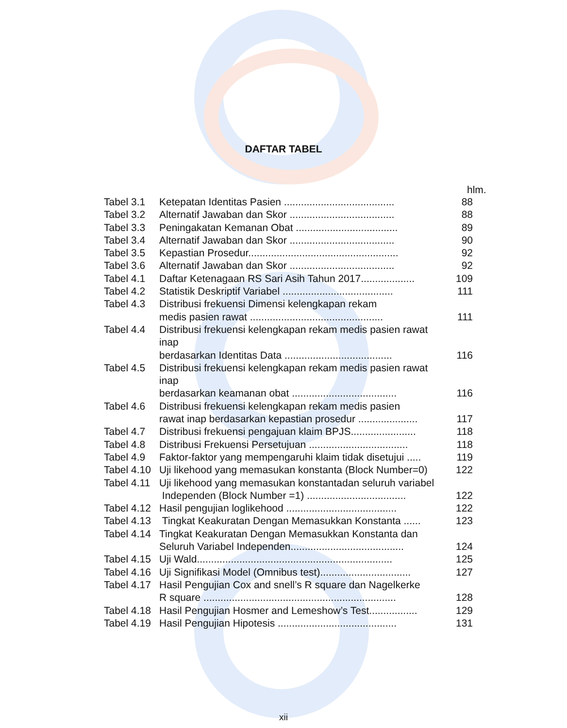DAFTAR TABEL
hlm.
| Tabel 3.1 | Ketepatan Identitas Pasien ....................................... | 88 |
| Tabel 3.2 | Alternatif Jawaban dan Skor ..................................... | 88 |
| Tabel 3.3 | Peningakatan Kemanan Obat .................................... | 89 |
| Tabel 3.4 | Alternatif Jawaban dan Skor ..................................... | 90 |
| Tabel 3.5 | Kepastian Prosedur..................................................... | 92 |
| Tabel 3.6 | Alternatif Jawaban dan Skor ..................................... | 92 |
| Tabel 4.1 | Daftar Ketenagaan RS Sari Asih Tahun 2017................... | 109 |
| Tabel 4.2 | Statistik Deskriptif Variabel ....................................... | 111 |
| Tabel 4.3 | Distribusi frekuensi Dimensi kelengkapan rekam medis pasien rawat ............................................... | 111 |
| Tabel 4.4 | Distribusi frekuensi kelengkapan rekam medis pasien rawat inap berdasarkan Identitas Data ...................................... | 116 |
| Tabel 4.5 | Distribusi frekuensi kelengkapan rekam medis pasien rawat inap berdasarkan keamanan obat ..................................... | 116 |
| Tabel 4.6 | Distribusi frekuensi kelengkapan rekam medis pasien rawat inap berdasarkan kepastian prosedur ..................... | 117 |
| Tabel 4.7 | Distribusi frekuensi pengajuan klaim BPJS....................... | 118 |
| Tabel 4.8 | Distribusi Frekuensi Persetujuan ................................... | 118 |
| Tabel 4.9 | Faktor-faktor yang mempengaruhi klaim tidak disetujui ..... | 119 |
| Tabel 4.10 | Uji likehood yang memasukan konstanta (Block Number=0) | 122 |
| Tabel 4.11 | Uji likehood yang memasukan konstantadan seluruh variabel Independen (Block Number =1) ................................... | 122 |
| Tabel 4.12 | Hasil pengujian loglikehood ....................................... | 122 |
| Tabel 4.13 | Tingkat Keakuratan Dengan Memasukkan Konstanta ...... | 123 |
| Tabel 4.14 | Tingkat Keakuratan Dengan Memasukkan Konstanta dan Seluruh Variabel Independen........................................ | 124 |
| Tabel 4.15 | Uji Wald..................................................................... | 125 |
| Tabel 4.16 | Uji Signifikasi Model (Omnibus test)................................ | 127 |
| Tabel 4.17 | Hasil Pengujian Cox and snell’s R square dan Nagelkerke R square .................................................................... | 128 |
| Tabel 4.18 | Hasil Pengujian Hosmer and Lemeshow’s Test................. | 129 |
| Tabel 4.19 | Hasil Pengujian Hipotesis .......................................... | 131 |
xii